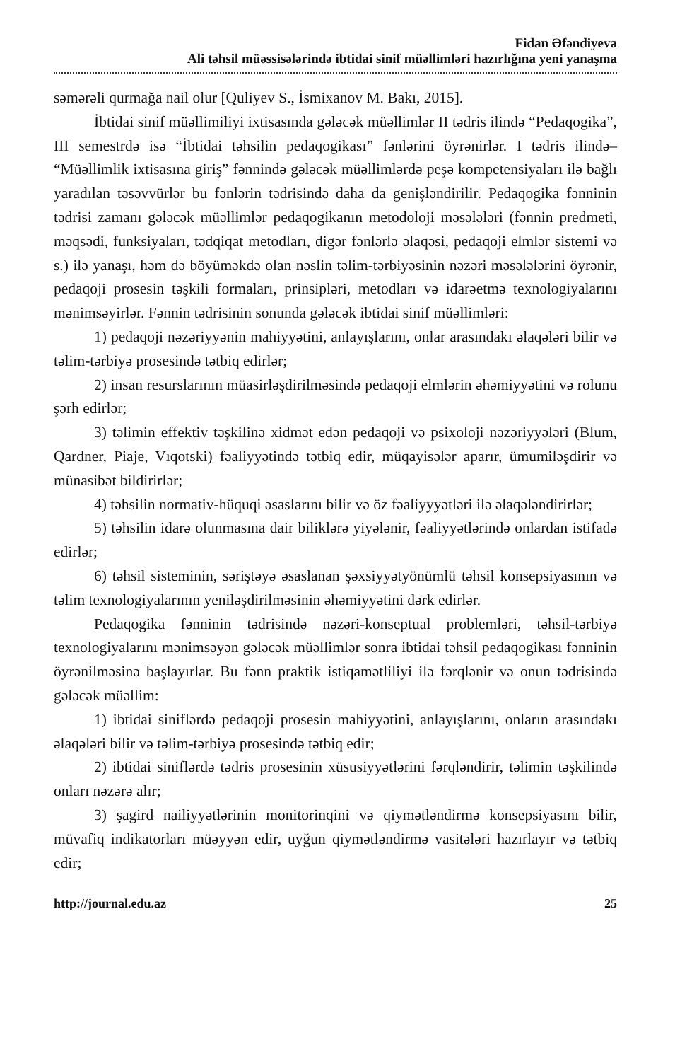Fidan Əfəndiyeva
Ali təhsil müəssisələrində ibtidai sinif müəllimləri hazırlığına yeni yanaşma
səmərəli qurmağa nail olur [Quliyev S., İsmixanov M. Bakı, 2015].
İbtidai sinif müəllimiliyi ixtisasında gələcək müəllimlər II tədris ilində “Pedaqogika”, III semestrdə isə “İbtidai təhsilin pedaqogikası” fənlərini öyrənirlər. I tədris ilində– “Müəllimlik ixtisasına giriş” fənnində gələcək müəllimlərdə peşə kompetensiyaları ilə bağlı yaradılan təsəvvürlər bu fənlərin tədrisində daha da genişləndirilir. Pedaqogika fənninin tədrisi zamanı gələcək müəllimlər pedaqogikanın metodoloji məsələləri (fənnin predmeti, məqsədi, funksiyaları, tədqiqat metodları, digər fənlərlə əlaqəsi, pedaqoji elmlər sistemi və s.) ilə yanaşı, həm də böyüməkdə olan nəslin təlim-tərbiyəsinin nəzəri məsələlərini öyrənir, pedaqoji prosesin təşkili formaları, prinsipləri, metodları və idarəetmə texnologiyalarını mənimsəyirlər. Fənnin tədrisinin sonunda gələcək ibtidai sinif müəllimləri:
1) pedaqoji nəzəriyyənin mahiyyətini, anlayışlarını, onlar arasındakı əlaqələri bilir və təlim-tərbiyə prosesində tətbiq edirlər;
2) insan resurslarının müasirləşdirilməsində pedaqoji elmlərin əhəmiyyətini və rolunu şərh edirlər;
3) təlimin effektiv təşkilinə xidmət edən pedaqoji və psixoloji nəzəriyyələri (Blum, Qardner, Piaje, Vıqotski) fəaliyyətində tətbiq edir, müqayisələr aparır, ümumiləşdirir və münasibət bildirirlər;
4) təhsilin normativ-hüquqi əsaslarını bilir və öz fəaliyyyətləri ilə əlaqələndirirlər;
5) təhsilin idarə olunmasına dair biliklərə yiyələnir, fəaliyyətlərində onlardan istifadə edirlər;
6) təhsil sisteminin, səriştəyə əsaslanan şəxsiyyətyönümlü təhsil konsepsiyasının və təlim texnologiyalarının yeniləşdirilməsinin əhəmiyyətini dərk edirlər.
Pedaqogika fənninin tədrisində nəzəri-konseptual problemləri, təhsil-tərbiyə texnologiyalarını mənimsəyən gələcək müəllimlər sonra ibtidai təhsil pedaqogikası fənninin öyrənilməsinə başlayırlar. Bu fənn praktik istiqamətliliyi ilə fərqlənir və onun tədrisində gələcək müəllim:
1) ibtidai siniflərdə pedaqoji prosesin mahiyyətini, anlayışlarını, onların arasındakı əlaqələri bilir və təlim-tərbiyə prosesində tətbiq edir;
2) ibtidai siniflərdə tədris prosesinin xüsusiyyətlərini fərqləndirir, təlimin təşkilində onları nəzərə alır;
3) şagird nailiyyətlərinin monitorinqini və qiymətləndirmə konsepsiyasını bilir, müvafiq indikatorları müəyyən edir, uyğun qiymətləndirmə vasitələri hazırlayır və tətbiq edir;
http://journal.edu.az 25